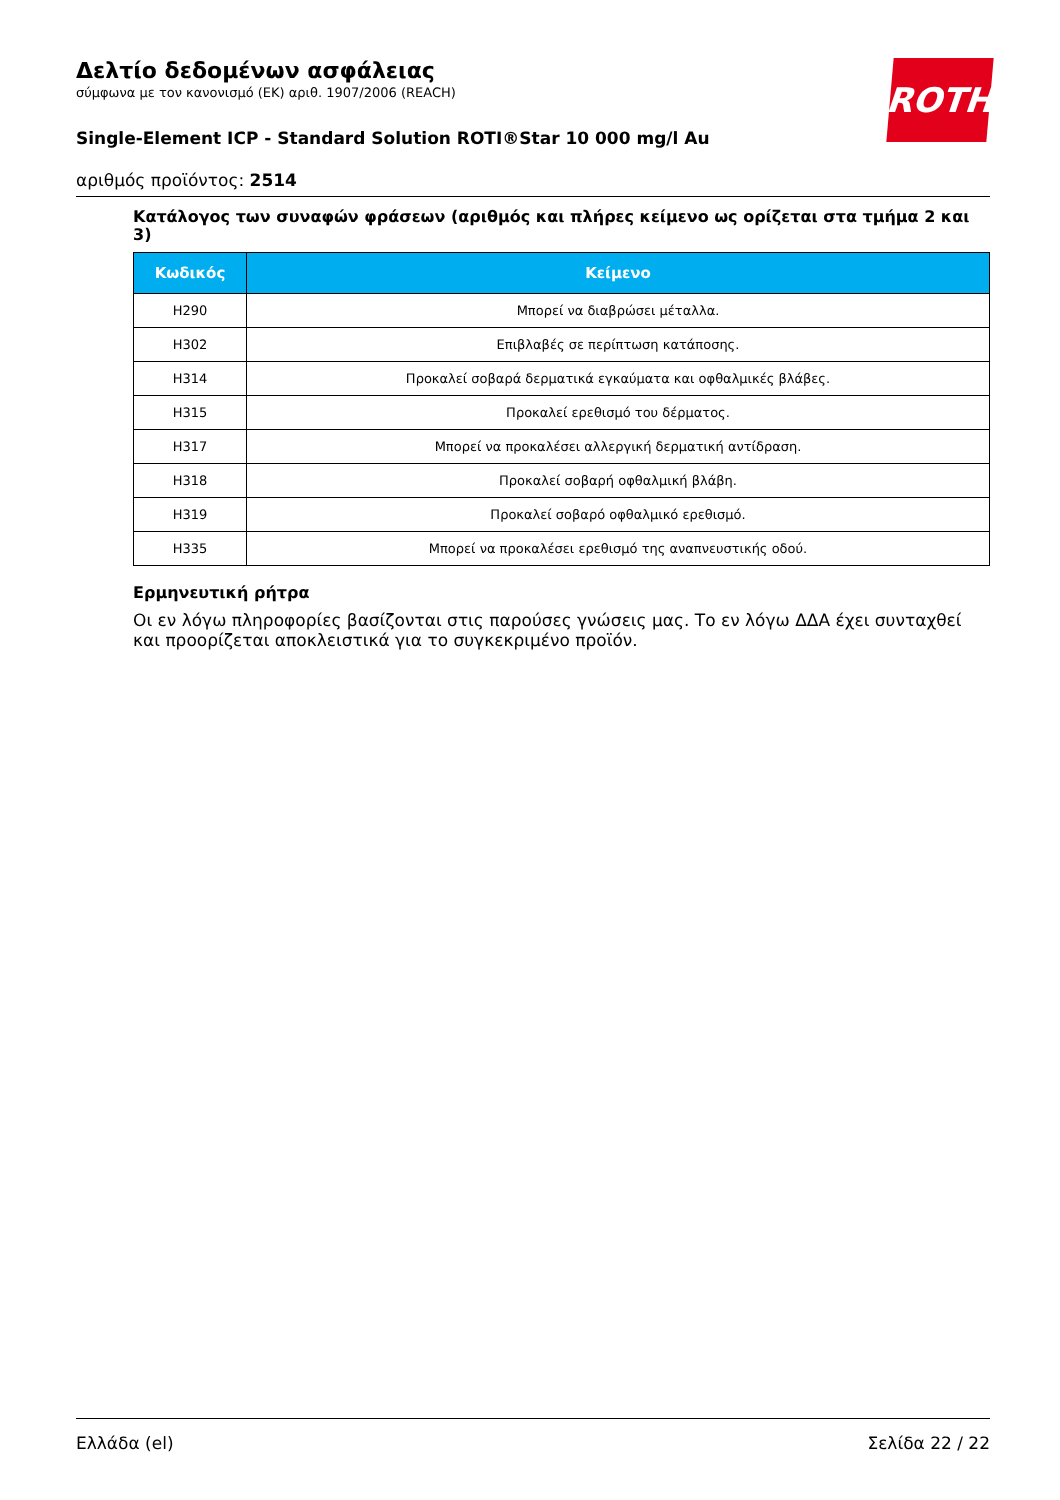ROTH
Δελτίο δεδομένων ασφάλειας
σύμφωνα με τον κανονισμό (ΕΚ) αριθ. 1907/2006 (REACH)
Single-Element ICP - Standard Solution ROTI®Star 10 000 mg/l Au
αριθμός προϊόντος: 2514
Κατάλογος των συναφών φράσεων (αριθμός και πλήρες κείμενο ως ορίζεται στα τμήμα 2 και 3)
| Κωδικός | Κείμενο |
| --- | --- |
| H290 | Μπορεί να διαβρώσει μέταλλα. |
| H302 | Επιβλαβές σε περίπτωση κατάποσης. |
| H314 | Προκαλεί σοβαρά δερματικά εγκαύματα και οφθαλμικές βλάβες. |
| H315 | Προκαλεί ερεθισμό του δέρματος. |
| H317 | Μπορεί να προκαλέσει αλλεργική δερματική αντίδραση. |
| H318 | Προκαλεί σοβαρή οφθαλμική βλάβη. |
| H319 | Προκαλεί σοβαρό οφθαλμικό ερεθισμό. |
| H335 | Μπορεί να προκαλέσει ερεθισμό της αναπνευστικής οδού. |
Ερμηνευτική ρήτρα
Οι εν λόγω πληροφορίες βασίζονται στις παρούσες γνώσεις μας. Το εν λόγω ΔΔΑ έχει συνταχθεί και προορίζεται αποκλειστικά για το συγκεκριμένο προϊόν.
Ελλάδα (el) Σελίδα 22 / 22